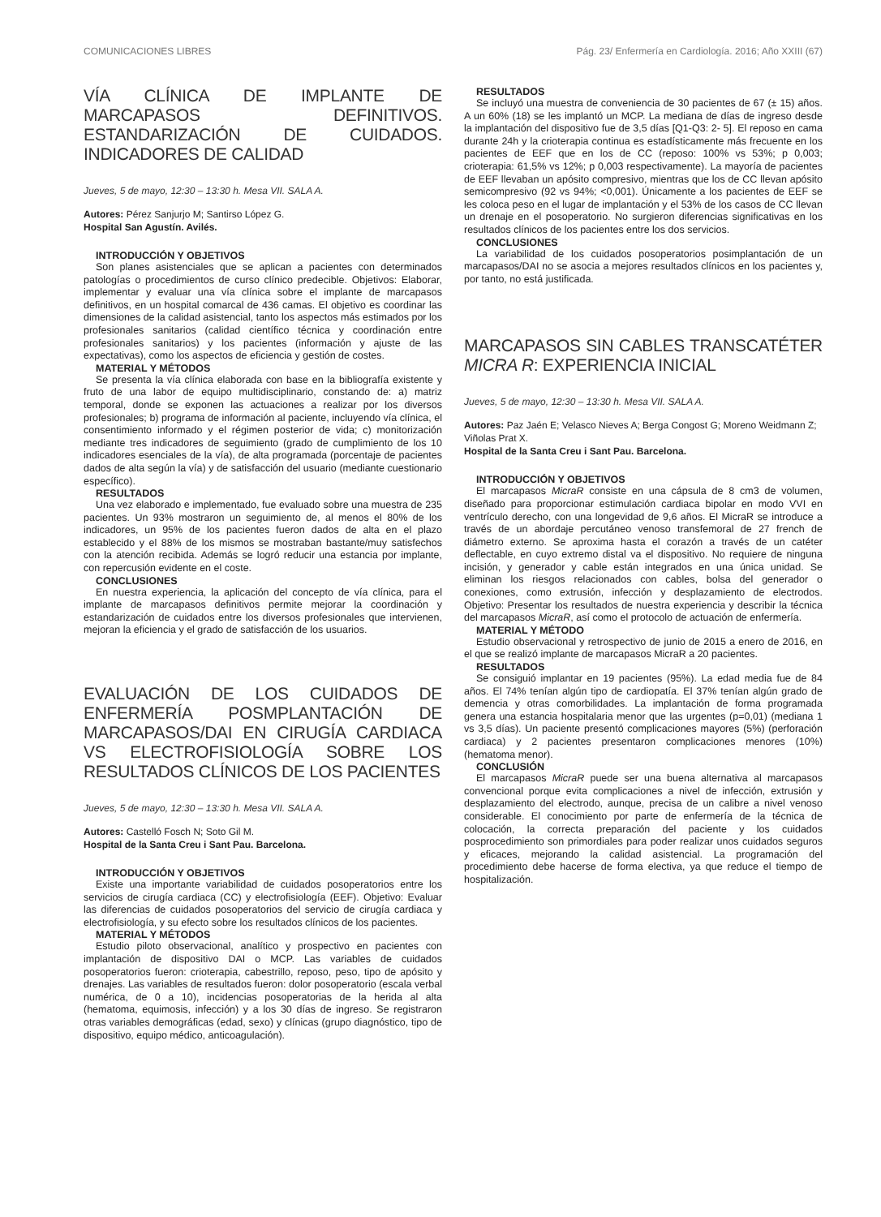COMUNICACIONES LIBRES Pág. 23/ Enfermería en Cardiología. 2016; Año XXIII (67)
VÍA CLÍNICA DE IMPLANTE DE MARCAPASOS DEFINITIVOS. ESTANDARIZACIÓN DE CUIDADOS. INDICADORES DE CALIDAD
Jueves, 5 de mayo, 12:30 – 13:30 h. Mesa VII. SALA A.
Autores: Pérez Sanjurjo M; Santirso López G.
Hospital San Agustín. Avilés.
INTRODUCCIÓN Y OBJETIVOS
Son planes asistenciales que se aplican a pacientes con determinados patologías o procedimientos de curso clínico predecible. Objetivos: Elaborar, implementar y evaluar una vía clínica sobre el implante de marcapasos definitivos, en un hospital comarcal de 436 camas. El objetivo es coordinar las dimensiones de la calidad asistencial, tanto los aspectos más estimados por los profesionales sanitarios (calidad científico técnica y coordinación entre profesionales sanitarios) y los pacientes (información y ajuste de las expectativas), como los aspectos de eficiencia y gestión de costes.
MATERIAL Y MÉTODOS
Se presenta la vía clínica elaborada con base en la bibliografía existente y fruto de una labor de equipo multidisciplinario, constando de: a) matriz temporal, donde se exponen las actuaciones a realizar por los diversos profesionales; b) programa de información al paciente, incluyendo vía clínica, el consentimiento informado y el régimen posterior de vida; c) monitorización mediante tres indicadores de seguimiento (grado de cumplimiento de los 10 indicadores esenciales de la vía), de alta programada (porcentaje de pacientes dados de alta según la vía) y de satisfacción del usuario (mediante cuestionario específico).
RESULTADOS
Una vez elaborado e implementado, fue evaluado sobre una muestra de 235 pacientes. Un 93% mostraron un seguimiento de, al menos el 80% de los indicadores, un 95% de los pacientes fueron dados de alta en el plazo establecido y el 88% de los mismos se mostraban bastante/muy satisfechos con la atención recibida. Además se logró reducir una estancia por implante, con repercusión evidente en el coste.
CONCLUSIONES
En nuestra experiencia, la aplicación del concepto de vía clínica, para el implante de marcapasos definitivos permite mejorar la coordinación y estandarización de cuidados entre los diversos profesionales que intervienen, mejoran la eficiencia y el grado de satisfacción de los usuarios.
EVALUACIÓN DE LOS CUIDADOS DE ENFERMERÍA POSMPLANTACIÓN DE MARCAPASOS/DAI EN CIRUGÍA CARDIACA VS ELECTROFISIOLOGÍA SOBRE LOS RESULTADOS CLÍNICOS DE LOS PACIENTES
Jueves, 5 de mayo, 12:30 – 13:30 h. Mesa VII. SALA A.
Autores: Castelló Fosch N; Soto Gil M.
Hospital de la Santa Creu i Sant Pau. Barcelona.
INTRODUCCIÓN Y OBJETIVOS
Existe una importante variabilidad de cuidados posoperatorios entre los servicios de cirugía cardiaca (CC) y electrofisiología (EEF). Objetivo: Evaluar las diferencias de cuidados posoperatorios del servicio de cirugía cardiaca y electrofisiología, y su efecto sobre los resultados clínicos de los pacientes.
MATERIAL Y MÉTODOS
Estudio piloto observacional, analítico y prospectivo en pacientes con implantación de dispositivo DAI o MCP. Las variables de cuidados posoperatorios fueron: crioterapia, cabestrillo, reposo, peso, tipo de apósito y drenajes. Las variables de resultados fueron: dolor posoperatorio (escala verbal numérica, de 0 a 10), incidencias posoperatorias de la herida al alta (hematoma, equimosis, infección) y a los 30 días de ingreso. Se registraron otras variables demográficas (edad, sexo) y clínicas (grupo diagnóstico, tipo de dispositivo, equipo médico, anticoagulación).
RESULTADOS
Se incluyó una muestra de conveniencia de 30 pacientes de 67 (± 15) años. A un 60% (18) se les implantó un MCP. La mediana de días de ingreso desde la implantación del dispositivo fue de 3,5 días [Q1-Q3: 2- 5]. El reposo en cama durante 24h y la crioterapia continua es estadísticamente más frecuente en los pacientes de EEF que en los de CC (reposo: 100% vs 53%; p 0,003; crioterapia: 61,5% vs 12%; p 0,003 respectivamente). La mayoría de pacientes de EEF llevaban un apósito compresivo, mientras que los de CC llevan apósito semicompresivo (92 vs 94%; <0,001). Únicamente a los pacientes de EEF se les coloca peso en el lugar de implantación y el 53% de los casos de CC llevan un drenaje en el posoperatorio. No surgieron diferencias significativas en los resultados clínicos de los pacientes entre los dos servicios.
CONCLUSIONES
La variabilidad de los cuidados posoperatorios posimplantación de un marcapasos/DAI no se asocia a mejores resultados clínicos en los pacientes y, por tanto, no está justificada.
MARCAPASOS SIN CABLES TRANSCATÉTER MICRA R: EXPERIENCIA INICIAL
Jueves, 5 de mayo, 12:30 – 13:30 h. Mesa VII. SALA A.
Autores: Paz Jaén E; Velasco Nieves A; Berga Congost G; Moreno Weidmann Z; Viñolas Prat X.
Hospital de la Santa Creu i Sant Pau. Barcelona.
INTRODUCCIÓN Y OBJETIVOS
El marcapasos MicraR consiste en una cápsula de 8 cm3 de volumen, diseñado para proporcionar estimulación cardiaca bipolar en modo VVI en ventrículo derecho, con una longevidad de 9,6 años. El MicraR se introduce a través de un abordaje percutáneo venoso transfemoral de 27 french de diámetro externo. Se aproxima hasta el corazón a través de un catéter deflectable, en cuyo extremo distal va el dispositivo. No requiere de ninguna incisión, y generador y cable están integrados en una única unidad. Se eliminan los riesgos relacionados con cables, bolsa del generador o conexiones, como extrusión, infección y desplazamiento de electrodos. Objetivo: Presentar los resultados de nuestra experiencia y describir la técnica del marcapasos MicraR, así como el protocolo de actuación de enfermería.
MATERIAL Y MÉTODO
Estudio observacional y retrospectivo de junio de 2015 a enero de 2016, en el que se realizó implante de marcapasos MicraR a 20 pacientes.
RESULTADOS
Se consiguió implantar en 19 pacientes (95%). La edad media fue de 84 años. El 74% tenían algún tipo de cardiopatía. El 37% tenían algún grado de demencia y otras comorbilidades. La implantación de forma programada genera una estancia hospitalaria menor que las urgentes (p=0,01) (mediana 1 vs 3,5 días). Un paciente presentó complicaciones mayores (5%) (perforación cardiaca) y 2 pacientes presentaron complicaciones menores (10%) (hematoma menor).
CONCLUSIÓN
El marcapasos MicraR puede ser una buena alternativa al marcapasos convencional porque evita complicaciones a nivel de infección, extrusión y desplazamiento del electrodo, aunque, precisa de un calibre a nivel venoso considerable. El conocimiento por parte de enfermería de la técnica de colocación, la correcta preparación del paciente y los cuidados posprocedimiento son primordiales para poder realizar unos cuidados seguros y eficaces, mejorando la calidad asistencial. La programación del procedimiento debe hacerse de forma electiva, ya que reduce el tiempo de hospitalización.